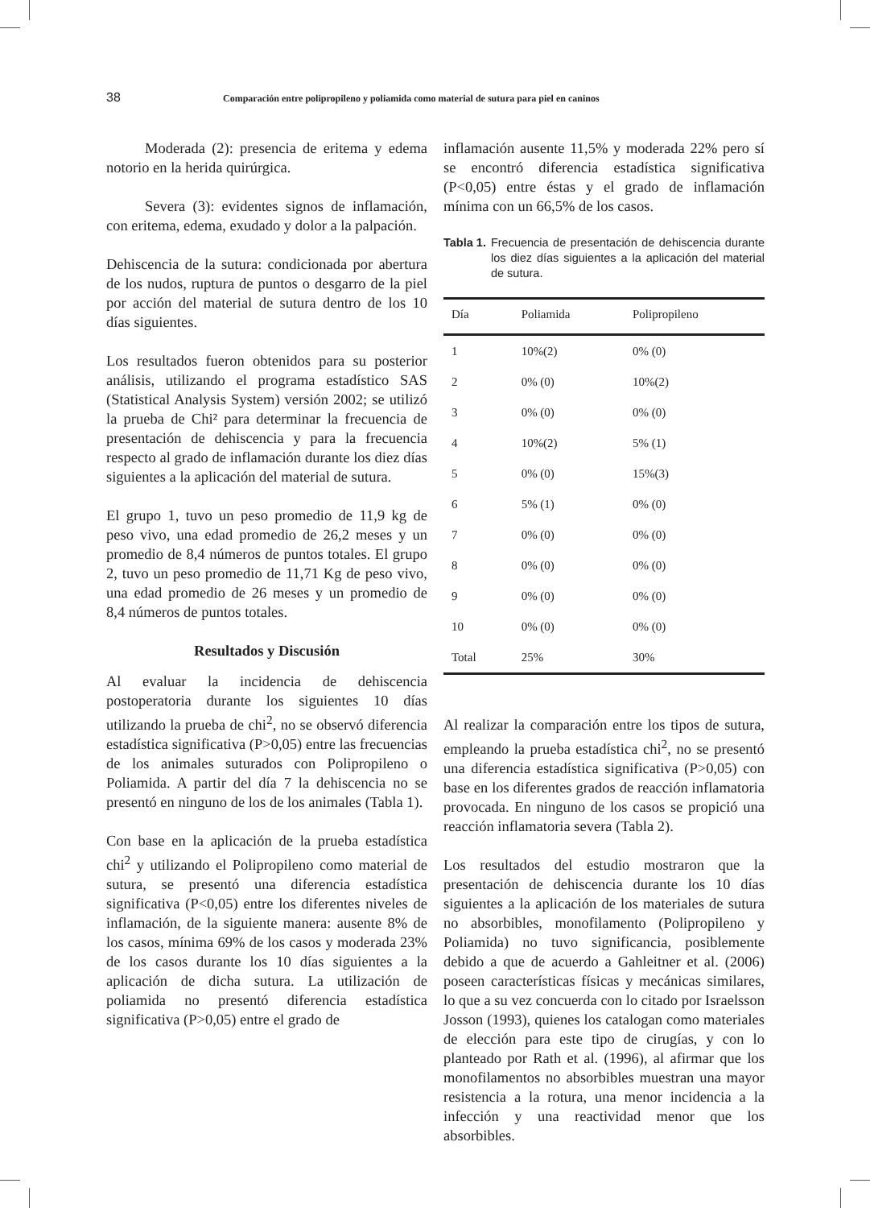38 Comparación entre polipropileno y poliamida como material de sutura para piel en caninos
Moderada (2): presencia de eritema y edema notorio en la herida quirúrgica.
Severa (3): evidentes signos de inflamación, con eritema, edema, exudado y dolor a la palpación.
Dehiscencia de la sutura: condicionada por abertura de los nudos, ruptura de puntos o desgarro de la piel por acción del material de sutura dentro de los 10 días siguientes.
Los resultados fueron obtenidos para su posterior análisis, utilizando el programa estadístico SAS (Statistical Analysis System) versión 2002; se utilizó la prueba de Chi² para determinar la frecuencia de presentación de dehiscencia y para la frecuencia respecto al grado de inflamación durante los diez días siguientes a la aplicación del material de sutura.
El grupo 1, tuvo un peso promedio de 11,9 kg de peso vivo, una edad promedio de 26,2 meses y un promedio de 8,4 números de puntos totales. El grupo 2, tuvo un peso promedio de 11,71 Kg de peso vivo, una edad promedio de 26 meses y un promedio de 8,4 números de puntos totales.
Resultados y Discusión
Al evaluar la incidencia de dehiscencia postoperatoria durante los siguientes 10 días utilizando la prueba de chi<sup>2</sup>, no se observó diferencia estadística significativa (P>0,05) entre las frecuencias de los animales suturados con Polipropileno o Poliamida. A partir del día 7 la dehiscencia no se presentó en ninguno de los de los animales (Tabla 1).
Con base en la aplicación de la prueba estadística chi<sup>2</sup> y utilizando el Polipropileno como material de sutura, se presentó una diferencia estadística significativa (P<0,05) entre los diferentes niveles de inflamación, de la siguiente manera: ausente 8% de los casos, mínima 69% de los casos y moderada 23% de los casos durante los 10 días siguientes a la aplicación de dicha sutura. La utilización de poliamida no presentó diferencia estadística significativa (P>0,05) entre el grado de
inflamación ausente 11,5% y moderada 22% pero sí se encontró diferencia estadística significativa (P<0,05) entre éstas y el grado de inflamación mínima con un 66,5% de los casos.
Tabla 1. Frecuencia de presentación de dehiscencia durante los diez días siguientes a la aplicación del material de sutura.
| Día | Poliamida | Polipropileno |
| --- | --- | --- |
| 1 | 10%(2) | 0% (0) |
| 2 | 0% (0) | 10%(2) |
| 3 | 0% (0) | 0% (0) |
| 4 | 10%(2) | 5% (1) |
| 5 | 0% (0) | 15%(3) |
| 6 | 5% (1) | 0% (0) |
| 7 | 0% (0) | 0% (0) |
| 8 | 0% (0) | 0% (0) |
| 9 | 0% (0) | 0% (0) |
| 10 | 0% (0) | 0% (0) |
| Total | 25% | 30% |
Al realizar la comparación entre los tipos de sutura, empleando la prueba estadística chi<sup>2</sup>, no se presentó una diferencia estadística significativa (P>0,05) con base en los diferentes grados de reacción inflamatoria provocada. En ninguno de los casos se propició una reacción inflamatoria severa (Tabla 2).
Los resultados del estudio mostraron que la presentación de dehiscencia durante los 10 días siguientes a la aplicación de los materiales de sutura no absorbibles, monofilamento (Polipropileno y Poliamida) no tuvo significancia, posiblemente debido a que de acuerdo a Gahleitner et al. (2006) poseen características físicas y mecánicas similares, lo que a su vez concuerda con lo citado por Israelsson Josson (1993), quienes los catalogan como materiales de elección para este tipo de cirugías, y con lo planteado por Rath et al. (1996), al afirmar que los monofilamentos no absorbibles muestran una mayor resistencia a la rotura, una menor incidencia a la infección y una reactividad menor que los absorbibles.